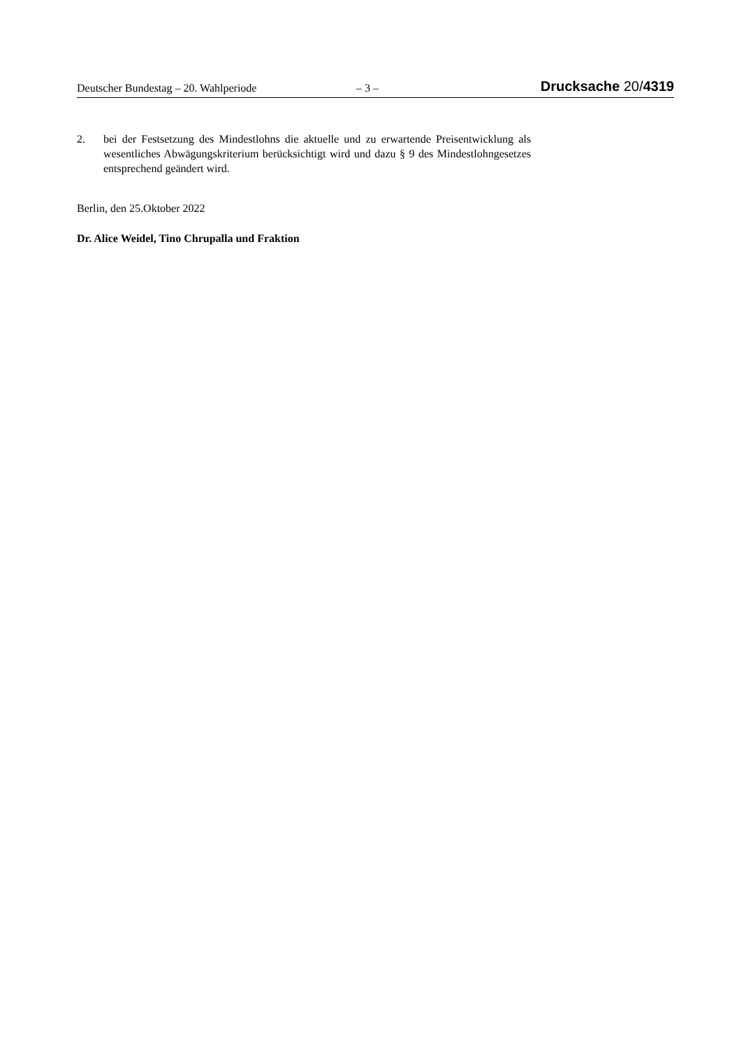Deutscher Bundestag – 20. Wahlperiode – 3 – Drucksache 20/4319
2. bei der Festsetzung des Mindestlohns die aktuelle und zu erwartende Preisent­wicklung als wesentliches Abwägungskriterium berücksichtigt wird und dazu § 9 des Mindestlohngesetzes entsprechend geändert wird.
Berlin, den 25.Oktober 2022
Dr. Alice Weidel, Tino Chrupalla und Fraktion